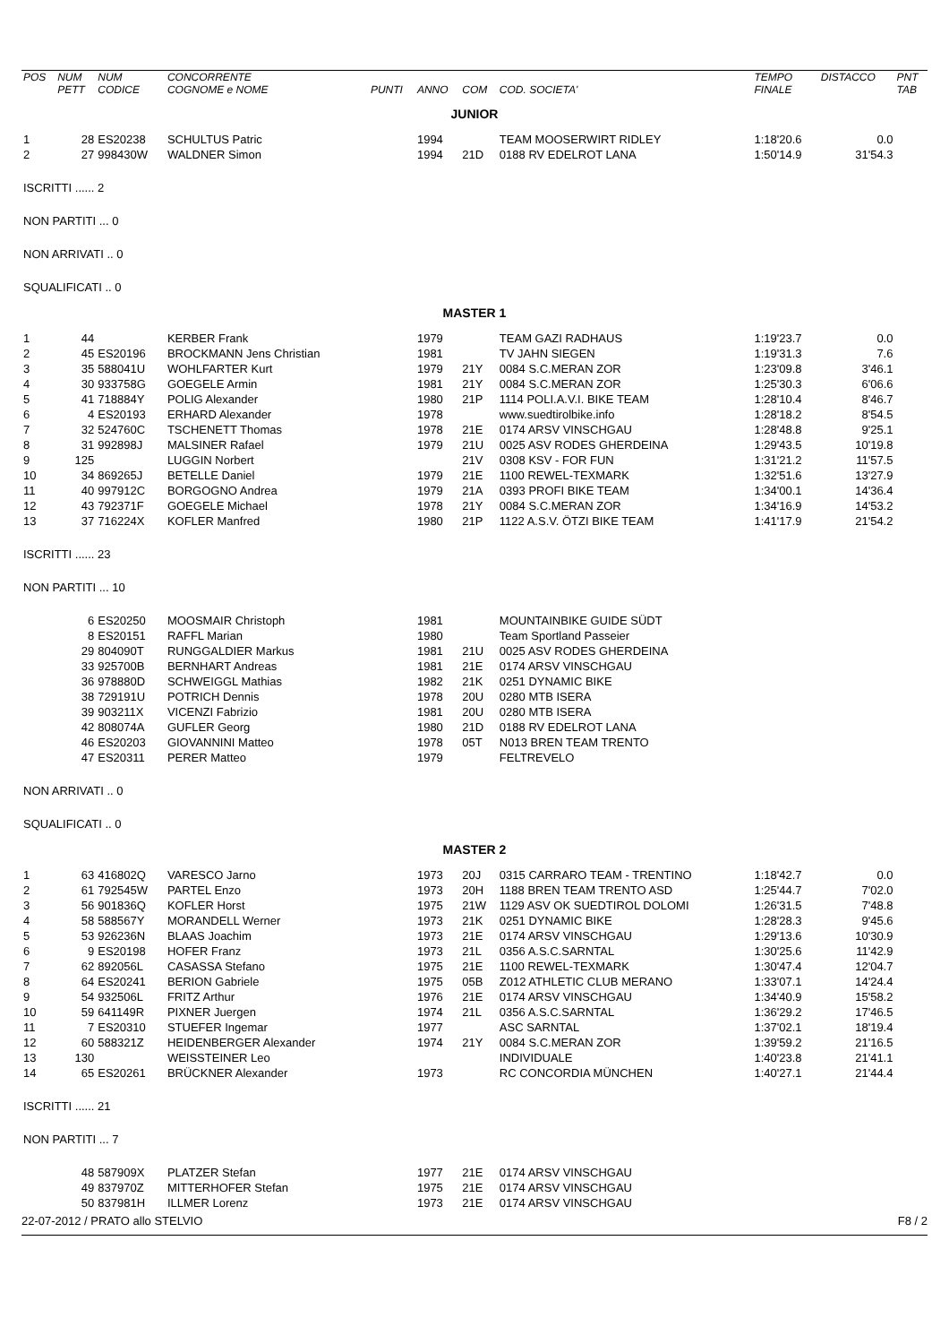| POS | NUM PETT | NUM CODICE | CONCORRENTE COGNOME e NOME | PUNTI | ANNO | COM | COD. SOCIETA' | TEMPO FINALE | DISTACCO | PNT TAB |
| --- | --- | --- | --- | --- | --- | --- | --- | --- | --- | --- |
| JUNIOR | | | | | | | | | | |
| 1 | 28 | ES20238 | SCHULTUS Patric | | 1994 | | TEAM MOOSERWIRT RIDLEY | 1:18'20.6 | 0.0 | |
| 2 | 27 | 998430W | WALDNER Simon | | 1994 | 21D | 0188 RV EDELROT LANA | 1:50'14.9 | 31'54.3 | |
| ISCRITTI ...... 2 | | | | | | | | | | |
| NON PARTITI ... 0 | | | | | | | | | | |
| NON ARRIVATI .. 0 | | | | | | | | | | |
| SQUALIFICATI .. 0 | | | | | | | | | | |
| MASTER 1 | | | | | | | | | | |
| 1 | 44 | | KERBER Frank | | 1979 | | TEAM GAZI RADHAUS | 1:19'23.7 | 0.0 | |
| 2 | 45 | ES20196 | BROCKMANN Jens Christian | | 1981 | | TV JAHN SIEGEN | 1:19'31.3 | 7.6 | |
| 3 | 35 | 588041U | WOHLFARTER Kurt | | 1979 | 21Y | 0084 S.C.MERAN ZOR | 1:23'09.8 | 3'46.1 | |
| 4 | 30 | 933758G | GOEGELE Armin | | 1981 | 21Y | 0084 S.C.MERAN ZOR | 1:25'30.3 | 6'06.6 | |
| 5 | 41 | 718884Y | POLIG Alexander | | 1980 | 21P | 1114 POLI.A.V.I. BIKE TEAM | 1:28'10.4 | 8'46.7 | |
| 6 | 4 | ES20193 | ERHARD Alexander | | 1978 | | www.suedtirolbike.info | 1:28'18.2 | 8'54.5 | |
| 7 | 32 | 524760C | TSCHENETT Thomas | | 1978 | 21E | 0174 ARSV VINSCHGAU | 1:28'48.8 | 9'25.1 | |
| 8 | 31 | 992898J | MALSINER Rafael | | 1979 | 21U | 0025 ASV RODES GHERDEINA | 1:29'43.5 | 10'19.8 | |
| 9 | 125 | | LUGGIN Norbert | | | 21V | 0308 KSV - FOR FUN | 1:31'21.2 | 11'57.5 | |
| 10 | 34 | 869265J | BETELLE Daniel | | 1979 | 21E | 1100 REWEL-TEXMARK | 1:32'51.6 | 13'27.9 | |
| 11 | 40 | 997912C | BORGOGNO Andrea | | 1979 | 21A | 0393 PROFI BIKE TEAM | 1:34'00.1 | 14'36.4 | |
| 12 | 43 | 792371F | GOEGELE Michael | | 1978 | 21Y | 0084 S.C.MERAN ZOR | 1:34'16.9 | 14'53.2 | |
| 13 | 37 | 716224X | KOFLER Manfred | | 1980 | 21P | 1122 A.S.V. ÖTZI BIKE TEAM | 1:41'17.9 | 21'54.2 | |
| ISCRITTI ...... 23 | | | | | | | | | | |
| NON PARTITI ... 10 | | | | | | | | | | |
| | 6 | ES20250 | MOOSMAIR Christoph | | 1981 | | MOUNTAINBIKE GUIDE SÜDT | | | |
| | 8 | ES20151 | RAFFL Marian | | 1980 | | Team Sportland Passeier | | | |
| | 29 | 804090T | RUNGGALDIER Markus | | 1981 | 21U | 0025 ASV RODES GHERDEINA | | | |
| | 33 | 925700B | BERNHART Andreas | | 1981 | 21E | 0174 ARSV VINSCHGAU | | | |
| | 36 | 978880D | SCHWEIGGL Mathias | | 1982 | 21K | 0251 DYNAMIC BIKE | | | |
| | 38 | 729191U | POTRICH Dennis | | 1978 | 20U | 0280 MTB ISERA | | | |
| | 39 | 903211X | VICENZI Fabrizio | | 1981 | 20U | 0280 MTB ISERA | | | |
| | 42 | 808074A | GUFLER Georg | | 1980 | 21D | 0188 RV EDELROT LANA | | | |
| | 46 | ES20203 | GIOVANNINI Matteo | | 1978 | 05T | N013 BREN TEAM TRENTO | | | |
| | 47 | ES20311 | PERER Matteo | | 1979 | | FELTREVELO | | | |
| NON ARRIVATI .. 0 | | | | | | | | | | |
| SQUALIFICATI .. 0 | | | | | | | | | | |
| MASTER 2 | | | | | | | | | | |
| 1 | 63 | 416802Q | VARESCO Jarno | | 1973 | 20J | 0315 CARRARO TEAM - TRENTINO | 1:18'42.7 | 0.0 | |
| 2 | 61 | 792545W | PARTEL Enzo | | 1973 | 20H | 1188 BREN TEAM TRENTO ASD | 1:25'44.7 | 7'02.0 | |
| 3 | 56 | 901836Q | KOFLER Horst | | 1975 | 21W | 1129 ASV OK SUEDTIROL DOLOMI | 1:26'31.5 | 7'48.8 | |
| 4 | 58 | 588567Y | MORANDELL Werner | | 1973 | 21K | 0251 DYNAMIC BIKE | 1:28'28.3 | 9'45.6 | |
| 5 | 53 | 926236N | BLAAS Joachim | | 1973 | 21E | 0174 ARSV VINSCHGAU | 1:29'13.6 | 10'30.9 | |
| 6 | 9 | ES20198 | HOFER Franz | | 1973 | 21L | 0356 A.S.C.SARNTAL | 1:30'25.6 | 11'42.9 | |
| 7 | 62 | 892056L | CASASSA Stefano | | 1975 | 21E | 1100 REWEL-TEXMARK | 1:30'47.4 | 12'04.7 | |
| 8 | 64 | ES20241 | BERION Gabriele | | 1975 | 05B | Z012 ATHLETIC CLUB MERANO | 1:33'07.1 | 14'24.4 | |
| 9 | 54 | 932506L | FRITZ Arthur | | 1976 | 21E | 0174 ARSV VINSCHGAU | 1:34'40.9 | 15'58.2 | |
| 10 | 59 | 641149R | PIXNER Juergen | | 1974 | 21L | 0356 A.S.C.SARNTAL | 1:36'29.2 | 17'46.5 | |
| 11 | 7 | ES20310 | STUEFER Ingemar | | 1977 | | ASC SARNTAL | 1:37'02.1 | 18'19.4 | |
| 12 | 60 | 588321Z | HEIDENBERGER Alexander | | 1974 | 21Y | 0084 S.C.MERAN ZOR | 1:39'59.2 | 21'16.5 | |
| 13 | 130 | | WEISSTEINER Leo | | | | INDIVIDUALE | 1:40'23.8 | 21'41.1 | |
| 14 | 65 | ES20261 | BRÜCKNER Alexander | | 1973 | | RC CONCORDIA MÜNCHEN | 1:40'27.1 | 21'44.4 | |
| ISCRITTI ...... 21 | | | | | | | | | | |
| NON PARTITI ... 7 | | | | | | | | | | |
| | 48 | 587909X | PLATZER Stefan | | 1977 | 21E | 0174 ARSV VINSCHGAU | | | |
| | 49 | 837970Z | MITTERHOFER Stefan | | 1975 | 21E | 0174 ARSV VINSCHGAU | | | |
| | 50 | 837981H | ILLMER Lorenz | | 1973 | 21E | 0174 ARSV VINSCHGAU | | | |
22-07-2012 / PRATO allo STELVIO F8 / 2